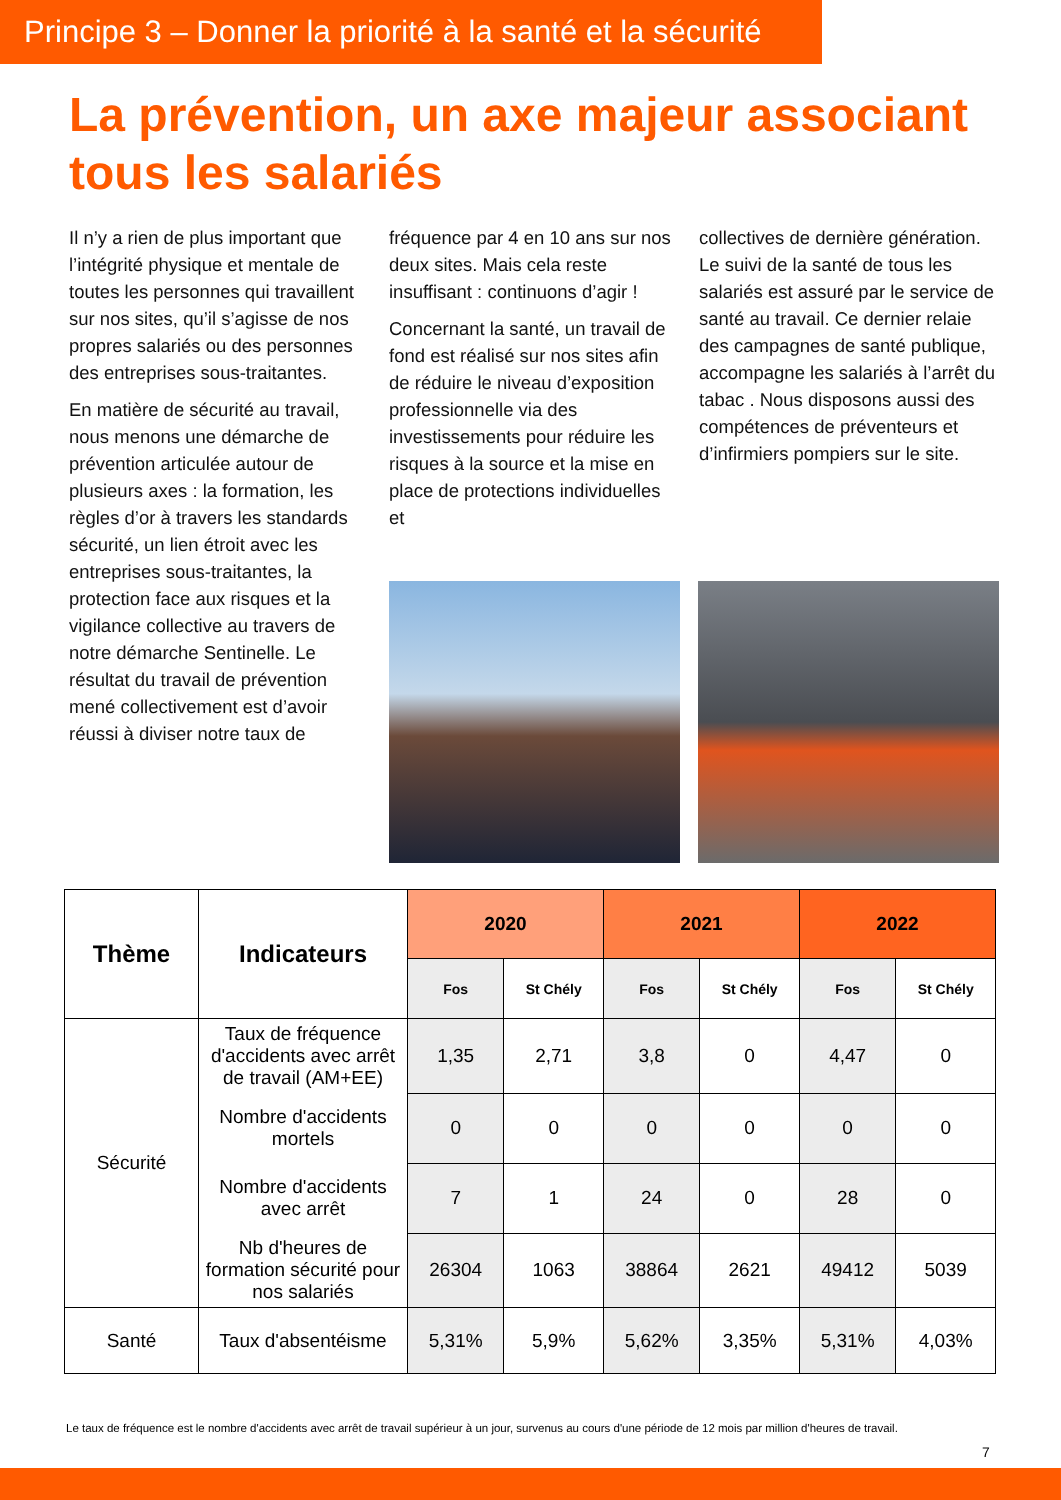Principe 3 – Donner la priorité à la santé et la sécurité
La prévention, un axe majeur associant tous les salariés
Il n’y a rien de plus important que l’intégrité physique et mentale de toutes les personnes qui travaillent sur nos sites, qu’il s’agisse de nos propres salariés ou des personnes des entreprises sous-traitantes.
En matière de sécurité au travail, nous menons une démarche de prévention articulée autour de plusieurs axes : la formation, les règles d’or à travers les standards sécurité, un lien étroit avec les entreprises sous-traitantes, la protection face aux risques et la vigilance collective au travers de notre démarche Sentinelle. Le résultat du travail de prévention mené collectivement est d’avoir réussi à diviser notre taux de
fréquence par 4 en 10 ans sur nos deux sites. Mais cela reste insuffisant : continuons d’agir !
Concernant la santé, un travail de fond est réalisé sur nos sites afin de réduire le niveau d’exposition professionnelle via des investissements pour réduire les risques à la source et la mise en place de protections individuelles et
collectives de dernière génération. Le suivi de la santé de tous les salariés est assuré par le service de santé au travail. Ce dernier relaie des campagnes de santé publique, accompagne les salariés à l’arrêt du tabac . Nous disposons aussi des compétences de préventeurs et d’infirmiers pompiers sur le site.
| Thème | Indicateurs | 2020 | | 2021 | | 2022 | |
| --- | --- | --- | --- | --- | --- | --- | --- |
| | | Fos | St Chély | Fos | St Chély | Fos | St Chély |
| Sécurité | Taux de fréquence d'accidents avec arrêt de travail (AM+EE) | 1,35 | 2,71 | 3,8 | 0 | 4,47 | 0 |
| | Nombre d'accidents mortels | 0 | 0 | 0 | 0 | 0 | 0 |
| | Nombre d'accidents avec arrêt | 7 | 1 | 24 | 0 | 28 | 0 |
| | Nb d'heures de formation sécurité pour nos salariés | 26304 | 1063 | 38864 | 2621 | 49412 | 5039 |
| Santé | Taux d'absentéisme | 5,31% | 5,9% | 5,62% | 3,35% | 5,31% | 4,03% |
Le taux de fréquence est le nombre d'accidents avec arrêt de travail supérieur à un jour, survenus au cours d'une période de 12 mois par million d'heures de travail.
7